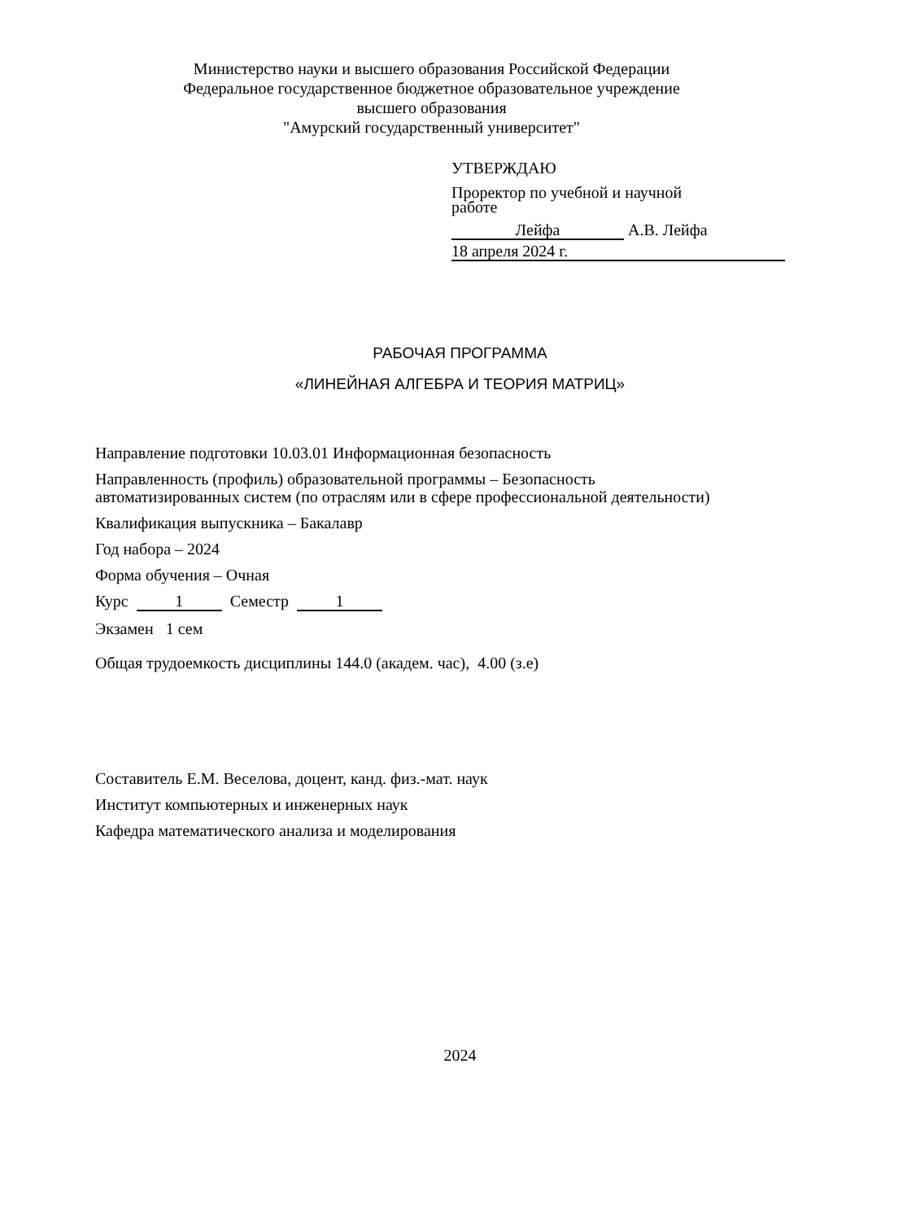Министерство науки и высшего образования Российской Федерации
Федеральное государственное бюджетное образовательное учреждение
высшего образования
"Амурский государственный университет"
УТВЕРЖДАЮ
Проректор по учебной и научной
работе
Лейфа А.В. Лейфа
18 апреля 2024 г.
РАБОЧАЯ ПРОГРАММА
«ЛИНЕЙНАЯ АЛГЕБРА И ТЕОРИЯ МАТРИЦ»
Направление подготовки 10.03.01 Информационная безопасность
Направленность (профиль) образовательной программы – Безопасность
автоматизированных систем (по отраслям или в сфере профессиональной деятельности)
Квалификация выпускника – Бакалавр
Год набора – 2024
Форма обучения – Очная
Курс 1 Семестр 1
Экзамен 1 сем
Общая трудоемкость дисциплины 144.0 (академ. час), 4.00 (з.е)
Составитель Е.М. Веселова, доцент, канд. физ.-мат. наук
Институт компьютерных и инженерных наук
Кафедра математического анализа и моделирования
2024